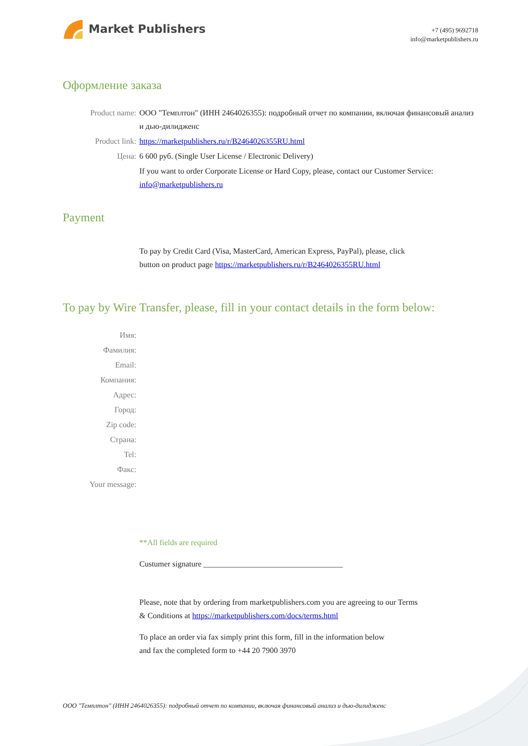Market Publishers
+7 (495) 9692718
info@marketpublishers.ru
Оформление заказа
Product name: ООО "Темплтон" (ИНН 2464026355): подробный отчет по компании, включая финансовый анализ и дью-дилидженс
Product link: https://marketpublishers.ru/r/B2464026355RU.html
Цена: 6 600 руб. (Single User License / Electronic Delivery)
If you want to order Corporate License or Hard Copy, please, contact our Customer Service:
info@marketpublishers.ru
Payment
To pay by Credit Card (Visa, MasterCard, American Express, PayPal), please, click
button on product page https://marketpublishers.ru/r/B2464026355RU.html
To pay by Wire Transfer, please, fill in your contact details in the form below:
Имя:
Фамилия:
Email:
Компания:
Адрес:
Город:
Zip code:
Страна:
Tel:
Факс:
Your message:
**All fields are required
Custumer signature ___________________________________
Please, note that by ordering from marketpublishers.com you are agreeing to our Terms
& Conditions at https://marketpublishers.com/docs/terms.html
To place an order via fax simply print this form, fill in the information below
and fax the completed form to +44 20 7900 3970
ООО "Темплтон" (ИНН 2464026355): подробный отчет по компании, включая финансовый анализ и дью-дилидженс